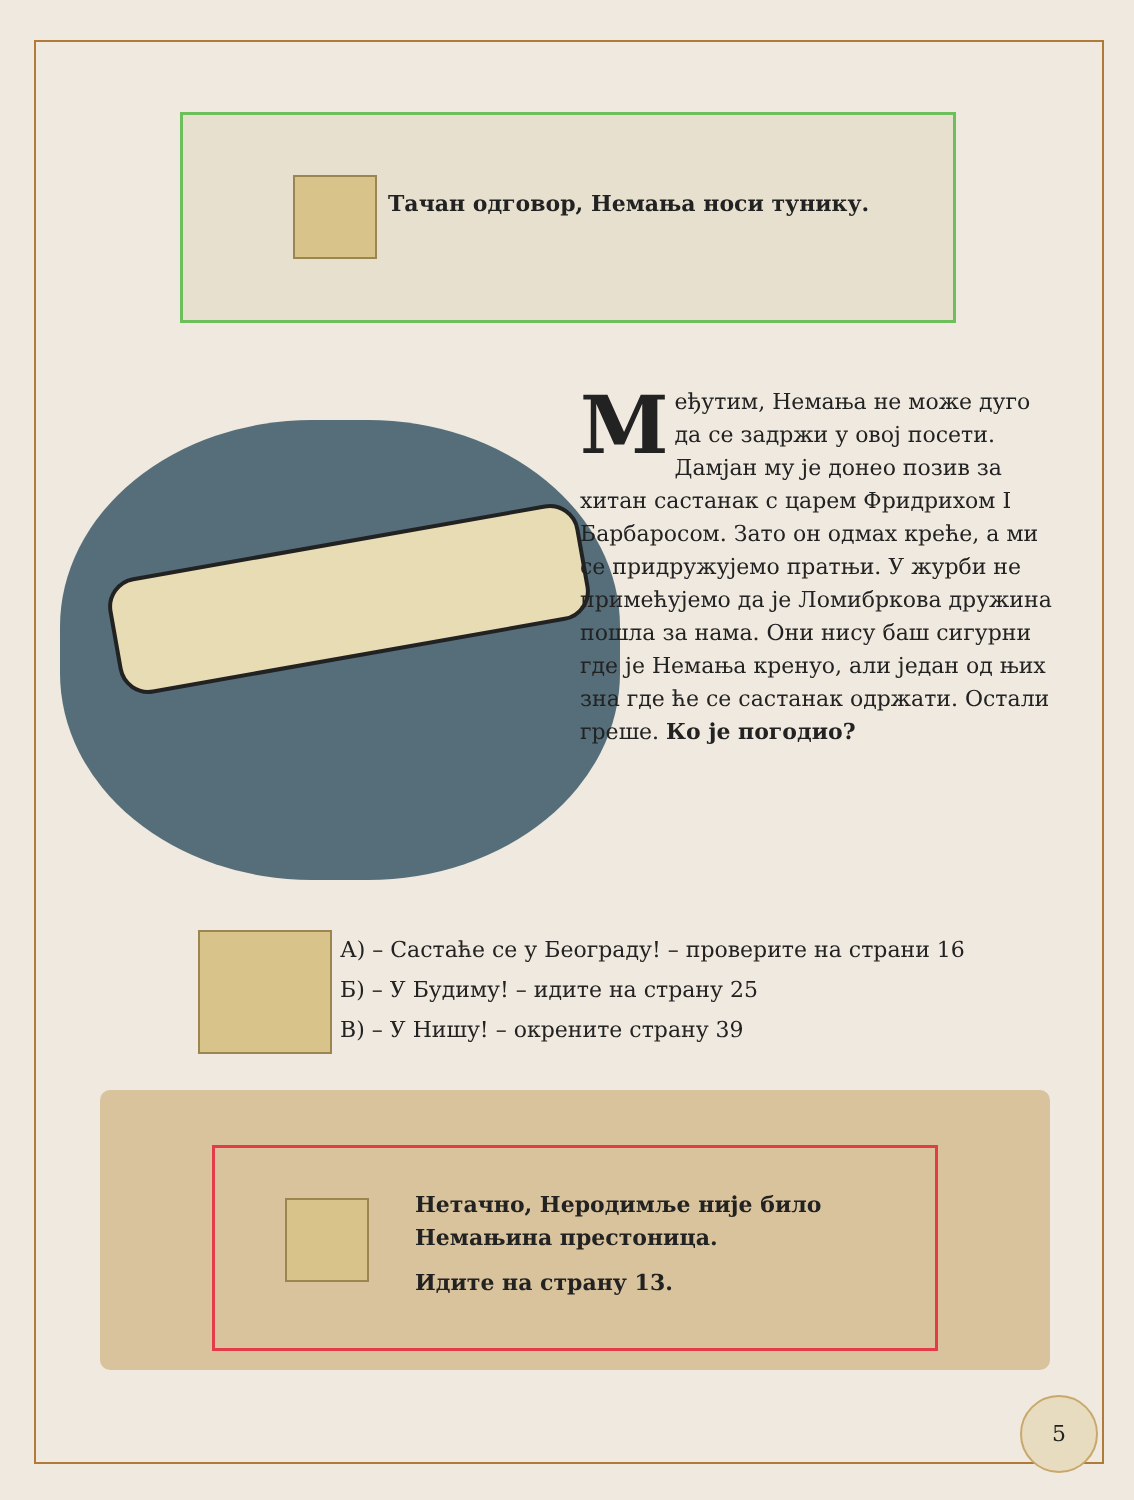Тачан одговор, Немања носи тунику.
Међутим, Немања не може дуго да се задржи у овој посети. Дамјан му је донео позив за хитан састанак с царем Фридрихом I Барбаросом. Зато он одмах креће, а ми се придружујемо пратњи. У журби не примећујемо да је Ломибркова дружина пошла за нама. Они нису баш сигурни где је Немања кренуо, али један од њих зна где ће се састанак одржати. Остали греше. Ко је погодио?
А) – Састаће се у Београду! – проверите на страни 16
Б) – У Будиму! – идите на страну 25
В) – У Нишу! – окрените страну 39
Нетачно, Неродимље није било
Немањина престоница.
Идите на страну 13.
5